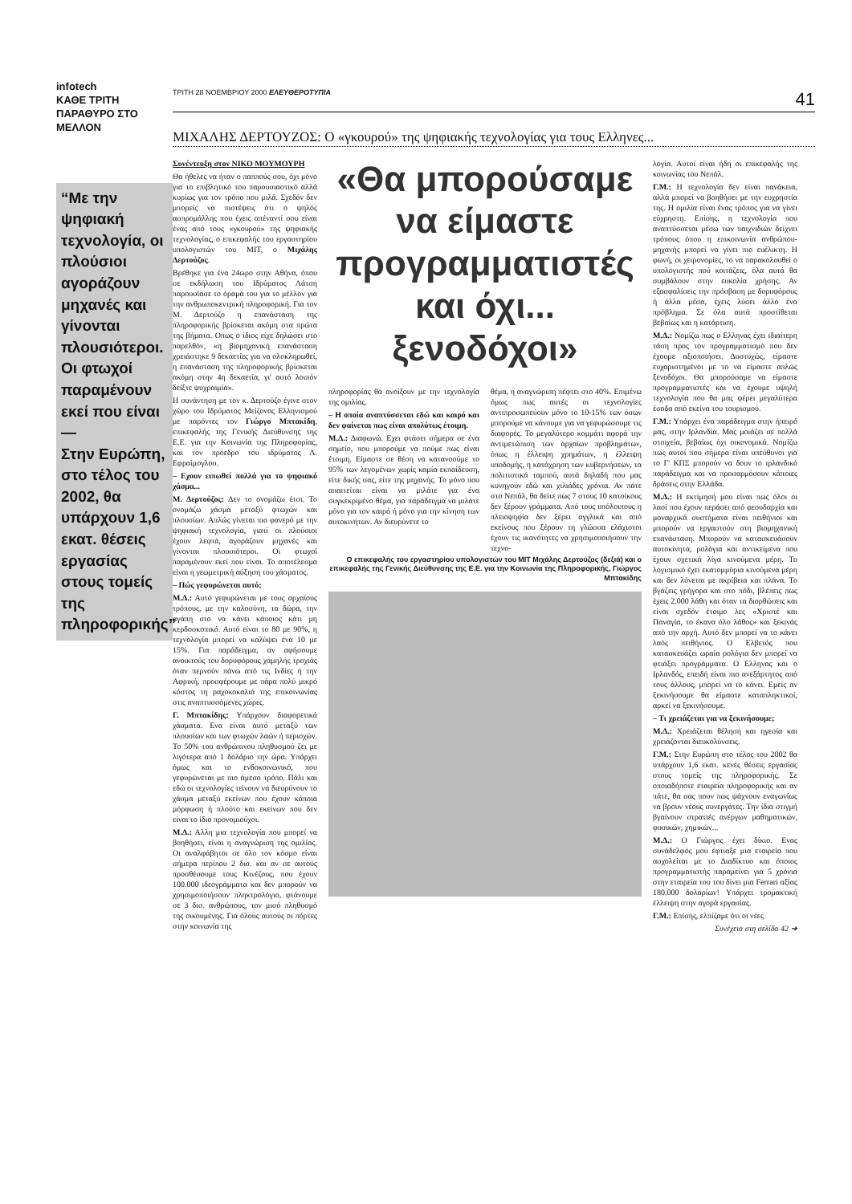infotech
ΚΑΘΕ ΤΡΙΤΗ ΠΑΡΑΘΥΡΟ ΣΤΟ ΜΕΛΛΟΝ
“Με την ψηφιακή τεχνολογία, οι πλούσιοι αγοράζουν μηχανές και γίνονται πλουσιότεροι. Οι φτωχοί παραμένουν εκεί που είναι
—
Στην Ευρώπη, στο τέλος του 2002, θα υπάρχουν 1,6 εκατ. θέσεις εργασίας στους τομείς της πληροφορικής”
ΤΡΙΤΗ 28 ΝΟΕΜΒΡΙΟΥ 2000 ΕΛΕΥΘΕΡΟΤΥΠΙΑ 41
ΜΙΧΑΛΗΣ ΔΕΡΤΟΥΖΟΣ: Ο «γκουρού» της ψηφιακής τεχνολογίας για τους Ελληνες...
Συνέντευξη στον ΝΙΚΟ ΜΟΥΜΟΥΡΗ
Θα ήθελες να ήταν ο παππούς σου, όχι μόνο για το επιβλητικό του παρουσιαστικό αλλά κυρίως για τον τρόπο που μιλά. Σχεδόν δεν μπορείς να πιστέψεις ότι ο ψηλός ασπρομάλλης που έχεις απέναντί σου είναι ένας από τους «γκουρού» της ψηφιακής τεχνολογίας, ο επικεφαλής του εργαστηρίου υπολογιστών του ΜΙΤ, ο Μιχάλης Δερτούζος.
Βρέθηκε για ένα 24ωρο στην Αθήνα, όπου σε εκδήλωση του Ιδρύματος Λάτση παρουσίασε το όραμά του για το μέλλον για την ανθρωποκεντρική πληροφορική. Για τον Μ. Δερτούζο η επανάσταση της πληροφορικής βρίσκεται ακόμη στα πρώτα της βήματα. Οπως ο ίδιος είχε δηλώσει στο παρελθόν, «η βιομηχανική επανάσταση χρειάστηκε 9 δεκαετίες για να ολοκληρωθεί, η επανάσταση της πληροφορικής βρίσκεται ακόμη στην 4η δεκαετία, γι' αυτό λοιπόν δείξτε ψυχραιμία».
Η συνάντηση με τον κ. Δερτούζο έγινε στον χώρο του Ιδρύματος Μείζονος Ελληνισμού με παρόντες τον Γιώργο Μπτακίδη, επικεφαλής της Γενικής Διεύθυνσης της Ε.Ε. για την Κοινωνία της Πληροφορίας, και τον πρόεδρο του ιδρύματος Λ. Εφραίμογλου.
– Εχουν ειπωθεί πολλά για το ψηφιακό χάσμα...
Μ. Δερτούζος: Δεν το ονομάζω έτσι. Το ονομάζω χάσμα μεταξύ φτωχών και πλουσίων. Απλώς γίνεται πιο φανερό με την ψηφιακή τεχνολογία, γιατί οι πλούσιοι έχουν λεφτά, αγοράζουν μηχανές και γίνονται πλουσιότεροι. Οι φτωχοί παραμένουν εκεί που είναι. Το αποτέλεσμα είναι η γεωμετρική αύξηση του χάσματος.
– Πώς γεφυρώνεται αυτό;
Μ.Δ.: Αυτό γεφυρώνεται με τους αρχαίους τρόπους, με την καλοσύνη, τα δώρα, την αγάπη στο να κάνει κάποιος κάτι μη κερδοσκοπικό. Αυτό είναι το 80 με 90%, η τεχνολογία μπορεί να καλύψει ένα 10 με 15%. Για παράδειγμα, αν αφήσουμε ανοικτούς του δορυφόρους χαμηλής τροχιάς όταν περνούν πάνω από τις Ινδίες ή την Αφρική, προσφέρουμε με πάρα πολύ μικρό κόστος τη ραχοκοκαλιά της επικοινωνίας στις αναπτυσσόμενες χώρες.
Γ. Μπτακίδης: Υπάρχουν διαφορετικά χάσματα. Ενα είναι αυτό μεταξύ των πλουσίων και των φτωχών λαών ή περιοχών. Το 50% του ανθρώπινου πληθυσμού ζει με λιγότερα από 1 δολάριο την ώρα. Υπάρχει όμως και το ενδοκοινωνικό, που γεφυρώνεται με πιο άμεσο τρόπο. Πάλι και εδώ οι τεχνολογίες τείνουν να διευρύνουν το χάσμα μεταξύ εκείνων που έχουν κάποια μόρφωση ή πλούτο και εκείνων που δεν είναι το ίδιο προνομιούχοι.
Μ.Δ.: Αλλη μια τεχνολογία που μπορεί να βοηθήσει, είναι η αναγνώριση της ομιλίας. Οι αναλφάβητοι σε όλο τον κόσμο είναι σήμερα περίπου 2 δισ. και αν σε αυτούς προσθέσουμε τους Κινέζους, που έχουν 100.000 ιδεογράμματα και δεν μπορούν να χρησιμοποιήσουν πληκτρολόγιο, φτάνουμε σε 3 δισ. ανθρώπους, τον μισό πληθυσμό της οικουμένης. Για όλους αυτούς οι πόρτες στην κοινωνία της
«Θα μπορούσαμε να είμαστε προγραμματιστές και όχι... ξενοδόχοι»
πληροφορίας θα ανοίξουν με την τεχνολογία της ομιλίας.
– Η οποία αναπτύσσεται εδώ και καιρό και δεν φαίνεται πως είναι απολύτως έτοιμη.
Μ.Δ.: Διαφωνώ. Εχει φτάσει σήμερα σε ένα σημείο, που μπορούμε να πούμε πως είναι έτοιμη. Είμαστε σε θέση να κατανοούμε το 95% των λεγομένων χωρίς καμία εκπαίδευση, είτε δικής σας, είτε της μηχανής. Το μόνο που απαιτείται είναι να μιλάτε για ένα συγκεκριμένο θέμα, για παράδειγμα να μιλάτε μόνο για τον καιρό ή μόνο για την κίνηση των αυτοκινήτων. Αν διευρύνετε το
θέμα, η αναγνώριση πέφτει στο 40%. Επιμένω όμως πως αυτές οι τεχνολογίες αντιπροσωπεύουν μόνο το 10-15% των όσων μπορούμε να κάνουμε για να γεφυρώσουμε τις διαφορές. Το μεγαλύτερο κομμάτι αφορά την αντιμετώπιση των αρχαίων προβλημάτων, όπως η έλλειψη χρημάτων, η έλλειψη υποδομής, η κατάχρηση των κυβερνήσεων, τα πολιτιστικά ταμπού, αυτά δηλαδή που μας κυνηγούν εδώ και χιλιάδες χρόνια. Αν πάτε στο Νεπάλ, θα δείτε πως 7 στους 10 κατοίκους δεν ξέρουν γράμματα. Από τους υπόλοιπους η πλειοψηφία δεν ξέρει αγγλικά και από εκείνους που ξέρουν τη γλώσσα ελάχιστοι έχουν τις ικανότητες να χρησιμοποιήσουν την τεχνο-
Ο επικεφαλής του εργαστηρίου υπολογιστών του ΜΙΤ Μιχάλης Δερτούζος (δεξιά) και ο επικεφαλής της Γενικής Διεύθυνσης της Ε.Ε. για την Κοινωνία της Πληροφορικής, Γιώργος Μπτακίδης
λογία. Αυτοί είναι ήδη οι επικεφαλής της κοινωνίας του Νεπάλ.
Γ.Μ.: Η τεχνολογία δεν είναι πανάκεια, αλλά μπορεί να βοηθήσει με την ευχρηστία της. Η ομιλία είναι ένας τρόπος για να γίνει εύχρηστη. Επίσης, η τεχνολογία που αναπτύσσεται μέσω των παιχνιδιών δείχνει τρόπους όπου η επικοινωνία ανθρώπου-μηχανής μπορεί να γίνει πιο ευέλικτη. Η φωνή, οι χειρονομίες, το να παρακολουθεί ο υπολογιστής πού κοιτάζεις, όλα αυτά θα συμβάλουν στην ευκολία χρήσης. Αν εξασφαλίσεις την πρόσβαση με δορυφόρους ή άλλα μέσα, έχεις λύσει άλλο ένα πρόβλημα. Σε όλα αυτά προστίθεται βεβαίως και η κατάρτιση.
Μ.Δ.: Νομίζω πως ο Ελληνας έχει ιδιαίτερη τάση προς τον προγραμματισμό που δεν έχουμε αξιοποιήσει. Δυστυχώς, είμαστε ευχαριστημένοι με το να είμαστε απλώς ξενοδόχοι. Θα μπορούσαμε να είμαστε προγραμματιστές και να έχουμε υψηλή τεχνολογία που θα μας φέρει μεγαλύτερα έσοδα από εκείνα του τουρισμού.
Γ.Μ.: Υπάρχει ένα παράδειγμα στην ήπειρό μας, στην Ιρλανδία. Μας μοιάζει σε πολλά στοιχεία, βεβαίως όχι οικονομικά. Νομίζω πως αυτοί που σήμερα είναι υπεύθυνοι για το Γ' ΚΠΣ μπορούν να δουν το ιρλανδικό παράδειγμα και να προσαρμόσουν κάποιες δράσεις στην Ελλάδα.
Μ.Δ.: Η εκτίμησή μου είναι πως όλοι οι λαοί που έχουν περάσει από φεουδαρχία και μοναρχικά συστήματα είναι πειθήνιοι και μπορούν να εργαστούν στη βιομηχανική επανάσταση. Μπορούν να κατασκευάσουν αυτοκίνητα, ρολόγια και αντικείμενα που έχουν σχετικά λίγα κινούμενα μέρη. Το λογισμικό έχει εκατομμύρια κινούμενα μέρη και δεν λύνεται με ακρίβεια και πλάνα. Το βγάζεις γρήγορα και στο πόδι, βλέπεις πως έχεις 2.000 λάθη και όταν τα διορθώσεις και είναι σχεδόν έτοιμο λες «Χριστέ και Παναγία, το έκανα όλο λάθος» και ξεκινάς από την αρχή. Αυτό δεν μπορεί να το κάνει λαός πειθήνιος. Ο Ελβετός που κατασκευάζει ωραία ρολόγια δεν μπορεί να φτιάξει προγράμματα. Ο Ελληνας και ο Ιρλανδός, επειδή είναι πιο ανεξάρτητος από τους άλλους, μπορεί να το κάνει. Εμείς αν ξεκινήσουμε θα είμαστε καταπληκτικοί, αρκεί να ξεκινήσουμε.
– Τι χρειάζεται για να ξεκινήσουμε;
Μ.Δ.: Χρειάζεται θέληση και ηγεσία και χρειάζονται διευκολύνσεις.
Γ.Μ.: Στην Ευρώπη στο τέλος του 2002 θα υπάρχουν 1,6 εκατ. κενές θέσεις εργασίας στους τομείς της πληροφορικής. Σε οποιαδήποτε εταιρεία πληροφορικής και αν πάτε, θα σας πουν πως ψάχνουν εναγωνίως να βρουν νέους συνεργάτες. Την ίδια στιγμή βγαίνουν στρατιές ανέργων μαθηματικών, φυσικών, χημικών...
Μ.Δ.: Ο Γιώργος έχει δίκιο. Ενας συνάδελφός μου έφτιαξε μια εταιρεία που ασχολείται με το Διαδίκτυο και όποιος προγραμματιστής παραμείνει για 5 χρόνια στην εταιρεία του του δίνει μια Ferrari αξίας 180.000 δολαρίων! Υπάρχει τρομακτική έλλειψη στην αγορά εργασίας.
Γ.Μ.: Επίσης, ελπίζαμε ότι οι νέες
Συνέχεια στη σελίδα 42 ➜